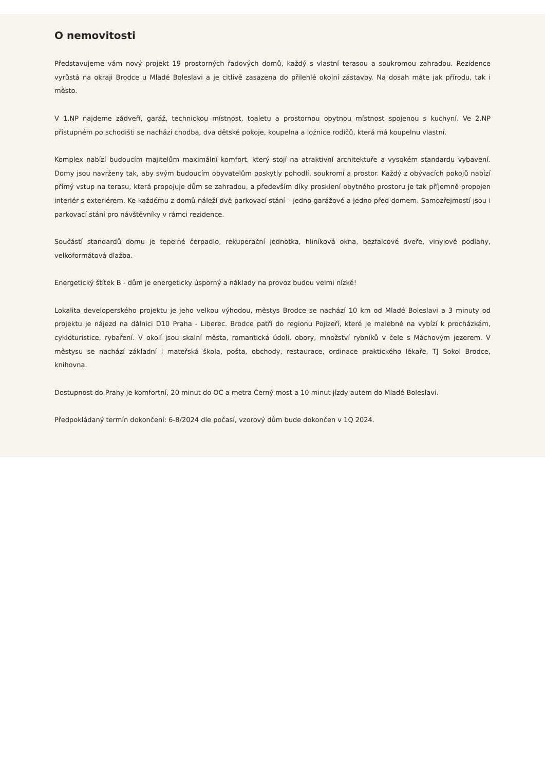O nemovitosti
Představujeme vám nový projekt 19 prostorných řadových domů, každý s vlastní terasou a soukromou zahradou. Rezidence vyrůstá na okraji Brodce u Mladé Boleslavi a je citlivě zasazena do přilehlé okolní zástavby. Na dosah máte jak přírodu, tak i město.
V 1.NP najdeme zádveří, garáž, technickou místnost, toaletu a prostornou obytnou místnost spojenou s kuchyní. Ve 2.NP přístupném po schodišti se nachází chodba, dva dětské pokoje, koupelna a ložnice rodičů, která má koupelnu vlastní.
Komplex nabízí budoucím majitelům maximální komfort, který stojí na atraktivní architektuře a vysokém standardu vybavení. Domy jsou navrženy tak, aby svým budoucím obyvatelům poskytly pohodlí, soukromí a prostor. Každý z obývacích pokojů nabízí přímý vstup na terasu, která propojuje dům se zahradou, a především díky prosklení obytného prostoru je tak příjemně propojen interiér s exteriérem. Ke každému z domů náleží dvě parkovací stání – jedno garážové a jedno před domem. Samozřejmostí jsou i parkovací stání pro návštěvníky v rámci rezidence.
Součástí standardů domu je tepelné čerpadlo, rekuperační jednotka, hliníková okna, bezfalcové dveře, vinylové podlahy, velkoformátová dlažba.
Energetický štítek B - dům je energeticky úsporný a náklady na provoz budou velmi nízké!
Lokalita developerského projektu je jeho velkou výhodou, městys Brodce se nachází 10 km od Mladé Boleslavi a 3 minuty od projektu je nájezd na dálnici D10 Praha - Liberec. Brodce patří do regionu Pojizeří, které je malebné na vybízí k procházkám, cykloturistice, rybaření. V okolí jsou skalní města, romantická údolí, obory, množství rybníků v čele s Máchovým jezerem. V městysu se nachází základní i mateřská škola, pošta, obchody, restaurace, ordinace praktického lékaře, TJ Sokol Brodce, knihovna.
Dostupnost do Prahy je komfortní, 20 minut do OC a metra Černý most a 10 minut jízdy autem do Mladé Boleslavi.
Předpokládaný termín dokončení: 6-8/2024 dle počasí, vzorový dům bude dokončen v 1Q 2024.